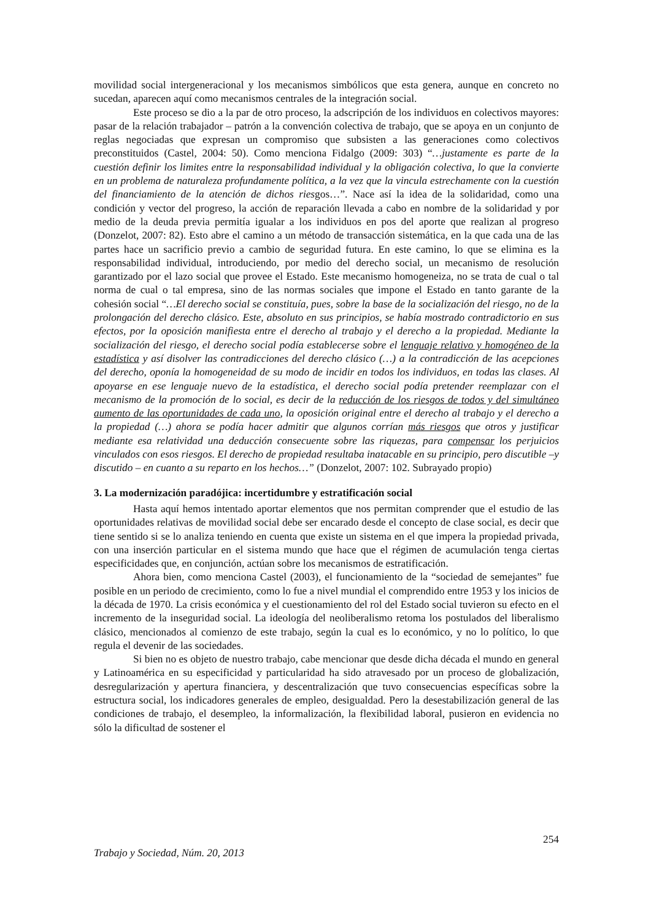movilidad social intergeneracional y los mecanismos simbólicos que esta genera, aunque en concreto no sucedan, aparecen aquí como mecanismos centrales de la integración social.
Este proceso se dio a la par de otro proceso, la adscripción de los individuos en colectivos mayores: pasar de la relación trabajador – patrón a la convención colectiva de trabajo, que se apoya en un conjunto de reglas negociadas que expresan un compromiso que subsisten a las generaciones como colectivos preconstituidos (Castel, 2004: 50). Como menciona Fidalgo (2009: 303) “…justamente es parte de la cuestión definir los limites entre la responsabilidad individual y la obligación colectiva, lo que la convierte en un problema de naturaleza profundamente política, a la vez que la vincula estrechamente con la cuestión del financiamiento de la atención de dichos riesgos…”. Nace así la idea de la solidaridad, como una condición y vector del progreso, la acción de reparación llevada a cabo en nombre de la solidaridad y por medio de la deuda previa permitía igualar a los individuos en pos del aporte que realizan al progreso (Donzelot, 2007: 82). Esto abre el camino a un método de transacción sistemática, en la que cada una de las partes hace un sacrificio previo a cambio de seguridad futura. En este camino, lo que se elimina es la responsabilidad individual, introduciendo, por medio del derecho social, un mecanismo de resolución garantizado por el lazo social que provee el Estado. Este mecanismo homogeneiza, no se trata de cual o tal norma de cual o tal empresa, sino de las normas sociales que impone el Estado en tanto garante de la cohesión social “…El derecho social se constituía, pues, sobre la base de la socialización del riesgo, no de la prolongación del derecho clásico. Este, absoluto en sus principios, se había mostrado contradictorio en sus efectos, por la oposición manifiesta entre el derecho al trabajo y el derecho a la propiedad. Mediante la socialización del riesgo, el derecho social podía establecerse sobre el lenguaje relativo y homogéneo de la estadística y así disolver las contradicciones del derecho clásico (…) a la contradicción de las acepciones del derecho, oponía la homogeneidad de su modo de incidir en todos los individuos, en todas las clases. Al apoyarse en ese lenguaje nuevo de la estadística, el derecho social podía pretender reemplazar con el mecanismo de la promoción de lo social, es decir de la reducción de los riesgos de todos y del simultáneo aumento de las oportunidades de cada uno, la oposición original entre el derecho al trabajo y el derecho a la propiedad (…) ahora se podía hacer admitir que algunos corrían más riesgos que otros y justificar mediante esa relatividad una deducción consecuente sobre las riquezas, para compensar los perjuicios vinculados con esos riesgos. El derecho de propiedad resultaba inatacable en su principio, pero discutible –y discutido – en cuanto a su reparto en los hechos…” (Donzelot, 2007: 102. Subrayado propio)
3. La modernización paradójica: incertidumbre y estratificación social
Hasta aquí hemos intentado aportar elementos que nos permitan comprender que el estudio de las oportunidades relativas de movilidad social debe ser encarado desde el concepto de clase social, es decir que tiene sentido si se lo analiza teniendo en cuenta que existe un sistema en el que impera la propiedad privada, con una inserción particular en el sistema mundo que hace que el régimen de acumulación tenga ciertas especificidades que, en conjunción, actúan sobre los mecanismos de estratificación.
Ahora bien, como menciona Castel (2003), el funcionamiento de la “sociedad de semejantes” fue posible en un periodo de crecimiento, como lo fue a nivel mundial el comprendido entre 1953 y los inicios de la década de 1970. La crisis económica y el cuestionamiento del rol del Estado social tuvieron su efecto en el incremento de la inseguridad social. La ideología del neoliberalismo retoma los postulados del liberalismo clásico, mencionados al comienzo de este trabajo, según la cual es lo económico, y no lo político, lo que regula el devenir de las sociedades.
Si bien no es objeto de nuestro trabajo, cabe mencionar que desde dicha década el mundo en general y Latinoamérica en su especificidad y particularidad ha sido atravesado por un proceso de globalización, desregularización y apertura financiera, y descentralización que tuvo consecuencias específicas sobre la estructura social, los indicadores generales de empleo, desigualdad. Pero la desestabilización general de las condiciones de trabajo, el desempleo, la informalización, la flexibilidad laboral, pusieron en evidencia no sólo la dificultad de sostener el
254
Trabajo y Sociedad, Núm. 20, 2013